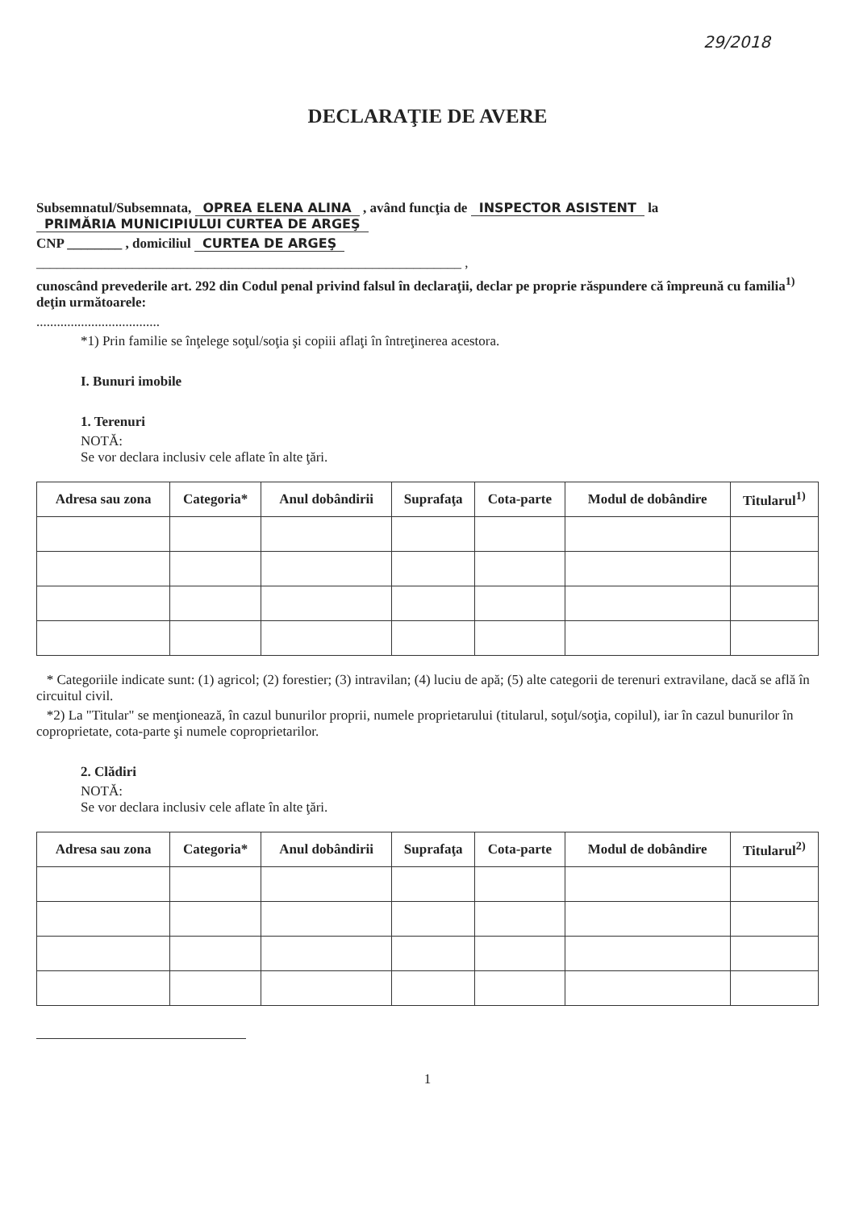29/2018
DECLARAŢIE DE AVERE
Subsemnatul/Subsemnata, OPREA ELENA ALINA , având funcţia de INSPECTOR ASISTENT la PRIMĂRIA MUNICIPIULUI CURTEA DE ARGEŞ
CNP ________ , domiciliul CURTEA DE ARGEŞ
______________________________________________________________ ,
cunoscând prevederile art. 292 din Codul penal privind falsul în declaraţii, declar pe proprie răspundere că împreună cu familia<sup>1)</sup> deţin următoarele:
....................................
*1) Prin familie se înţelege soţul/soţia şi copiii aflaţi în întreţinerea acestora.
I. Bunuri imobile
1. Terenuri
NOTĂ:
Se vor declara inclusiv cele aflate în alte ţări.
| Adresa sau zona | Categoria* | Anul dobândirii | Suprafaţa | Cota-parte | Modul de dobândire | Titularul<sup>1)</sup> |
| --- | --- | --- | --- | --- | --- | --- |
* Categoriile indicate sunt: (1) agricol; (2) forestier; (3) intravilan; (4) luciu de apă; (5) alte categorii de terenuri extravilane, dacă se află în circuitul civil.
*2) La "Titular" se menţionează, în cazul bunurilor proprii, numele proprietarului (titularul, soţul/soţia, copilul), iar în cazul bunurilor în coproprietate, cota-parte şi numele coproprietarilor.
2. Clădiri
NOTĂ:
Se vor declara inclusiv cele aflate în alte ţări.
| Adresa sau zona | Categoria* | Anul dobândirii | Suprafaţa | Cota-parte | Modul de dobândire | Titularul<sup>2)</sup> |
| --- | --- | --- | --- | --- | --- | --- |
1